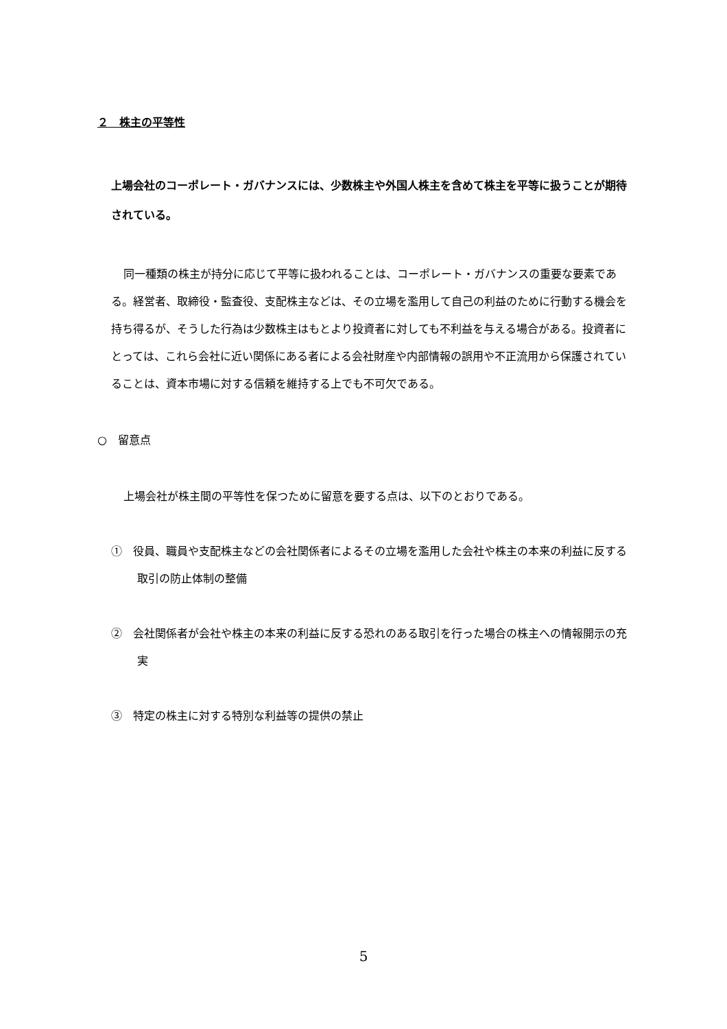２　株主の平等性
上場会社のコーポレート・ガバナンスには、少数株主や外国人株主を含めて株主を平等に扱うことが期待されている。
同一種類の株主が持分に応じて平等に扱われることは、コーポレート・ガバナンスの重要な要素である。経営者、取締役・監査役、支配株主などは、その立場を濫用して自己の利益のために行動する機会を持ち得るが、そうした行為は少数株主はもとより投資者に対しても不利益を与える場合がある。投資者にとっては、これら会社に近い関係にある者による会社財産や内部情報の誤用や不正流用から保護されていることは、資本市場に対する信頼を維持する上でも不可欠である。
○　留意点
上場会社が株主間の平等性を保つために留意を要する点は、以下のとおりである。
①　役員、職員や支配株主などの会社関係者によるその立場を濫用した会社や株主の本来の利益に反する取引の防止体制の整備
②　会社関係者が会社や株主の本来の利益に反する恐れのある取引を行った場合の株主への情報開示の充実
③　特定の株主に対する特別な利益等の提供の禁止
5